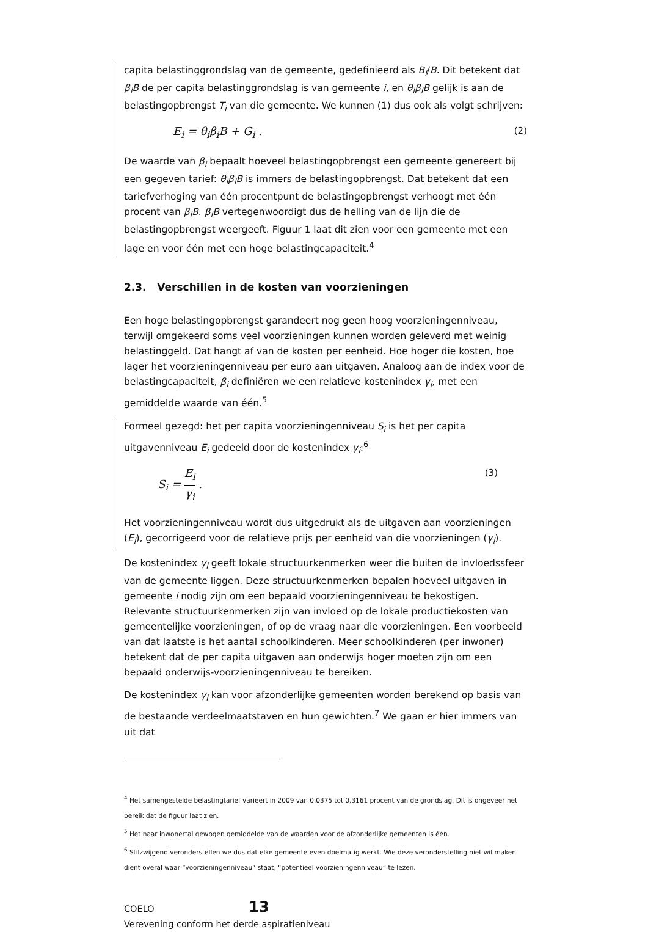capita belastinggrondslag van de gemeente, gedefinieerd als B<sub>i</sub>/B. Dit betekent dat β<sub>i</sub>B de per capita belastinggrondslag is van gemeente i, en θ<sub>i</sub>β<sub>i</sub>B gelijk is aan de belastingopbrengst T<sub>i</sub> van die gemeente. We kunnen (1) dus ook als volgt schrijven:
E<sub>i</sub> = θ<sub>i</sub>β<sub>i</sub>B + G<sub>i</sub> . (2)
De waarde van β<sub>i</sub> bepaalt hoeveel belastingopbrengst een gemeente genereert bij een gegeven tarief: θ<sub>i</sub>β<sub>i</sub>B is immers de belastingopbrengst. Dat betekent dat een tariefverhoging van één procentpunt de belastingopbrengst verhoogt met één procent van β<sub>i</sub>B. β<sub>i</sub>B vertegenwoordigt dus de helling van de lijn die de belastingopbrengst weergeeft. Figuur 1 laat dit zien voor een gemeente met een lage en voor één met een hoge belastingcapaciteit.<sup>4</sup>
2.3. Verschillen in de kosten van voorzieningen
Een hoge belastingopbrengst garandeert nog geen hoog voorzieningenniveau, terwijl omgekeerd soms veel voorzieningen kunnen worden geleverd met weinig belastinggeld. Dat hangt af van de kosten per eenheid. Hoe hoger die kosten, hoe lager het voorzieningenniveau per euro aan uitgaven. Analoog aan de index voor de belastingcapaciteit, β<sub>i</sub> definiëren we een relatieve kostenindex γ<sub>i</sub>, met een gemiddelde waarde van één.<sup>5</sup>
Formeel gezegd: het per capita voorzieningenniveau S<sub>i</sub> is het per capita uitgavenniveau E<sub>i</sub> gedeeld door de kostenindex γ<sub>i</sub>:<sup>6</sup>
S<sub>i</sub> = E<sub>i</sub> γ<sub>i</sub> . (3)
Het voorzieningenniveau wordt dus uitgedrukt als de uitgaven aan voorzieningen (E<sub>i</sub>), gecorrigeerd voor de relatieve prijs per eenheid van die voorzieningen (γ<sub>i</sub>).
De kostenindex γ<sub>i</sub> geeft lokale structuurkenmerken weer die buiten de invloedssfeer van de gemeente liggen. Deze structuurkenmerken bepalen hoeveel uitgaven in gemeente i nodig zijn om een bepaald voorzieningenniveau te bekostigen. Relevante structuurkenmerken zijn van invloed op de lokale productiekosten van gemeentelijke voorzieningen, of op de vraag naar die voorzieningen. Een voorbeeld van dat laatste is het aantal schoolkinderen. Meer schoolkinderen (per inwoner) betekent dat de per capita uitgaven aan onderwijs hoger moeten zijn om een bepaald onderwijs-voorzieningenniveau te bereiken.
De kostenindex γ<sub>i</sub> kan voor afzonderlijke gemeenten worden berekend op basis van de bestaande verdeelmaatstaven en hun gewichten.<sup>7</sup> We gaan er hier immers van uit dat
<sup>4</sup> Het samengestelde belastingtarief varieert in 2009 van 0,0375 tot 0,3161 procent van de grondslag. Dit is ongeveer het bereik dat de figuur laat zien.
<sup>5</sup> Het naar inwonertal gewogen gemiddelde van de waarden voor de afzonderlijke gemeenten is één.
<sup>6</sup> Stilzwijgend veronderstellen we dus dat elke gemeente even doelmatig werkt. Wie deze veronderstelling niet wil maken dient overal waar “voorzieningenniveau” staat, “potentieel voorzieningenniveau” te lezen.
COELO 13
Verevening conform het derde aspiratieniveau